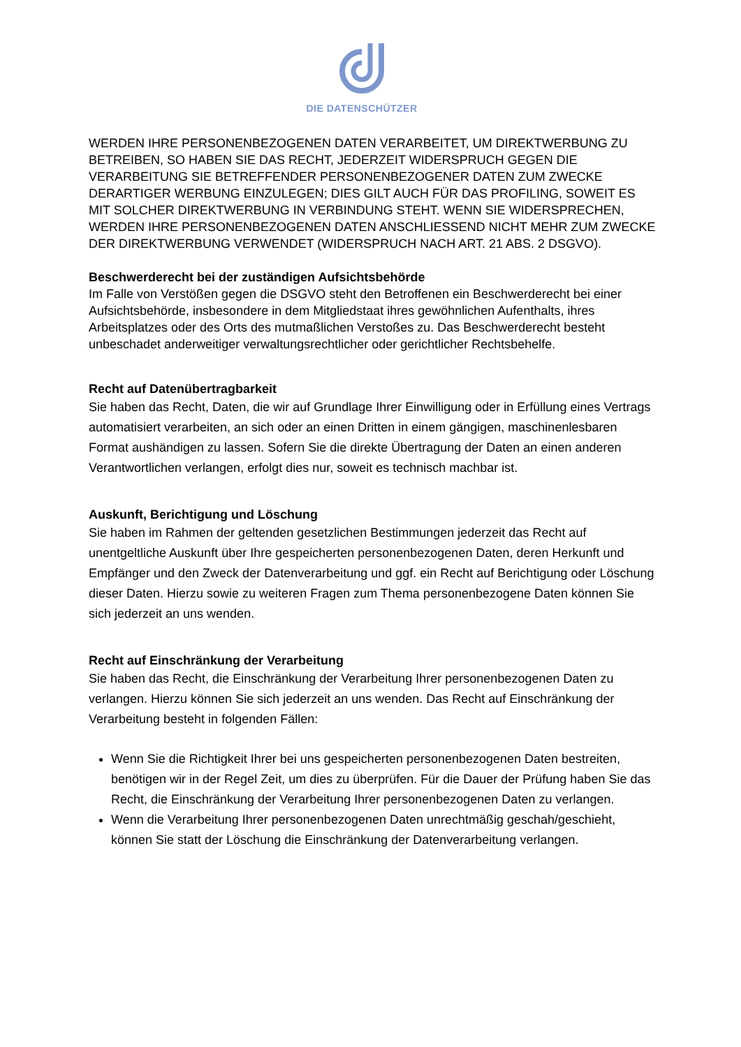DIE DATENSCHÜTZER
WERDEN IHRE PERSONENBEZOGENEN DATEN VERARBEITET, UM DIREKTWERBUNG ZU BETREIBEN, SO HABEN SIE DAS RECHT, JEDERZEIT WIDERSPRUCH GEGEN DIE VERARBEITUNG SIE BETREFFENDER PERSONENBEZOGENER DATEN ZUM ZWECKE DERARTIGER WERBUNG EINZULEGEN; DIES GILT AUCH FÜR DAS PROFILING, SOWEIT ES MIT SOLCHER DIREKTWERBUNG IN VERBINDUNG STEHT. WENN SIE WIDERSPRECHEN, WERDEN IHRE PERSONENBEZOGENEN DATEN ANSCHLIESSEND NICHT MEHR ZUM ZWECKE DER DIREKTWERBUNG VERWENDET (WIDERSPRUCH NACH ART. 21 ABS. 2 DSGVO).
Beschwerderecht bei der zuständigen Aufsichtsbehörde
Im Falle von Verstößen gegen die DSGVO steht den Betroffenen ein Beschwerderecht bei einer Aufsichtsbehörde, insbesondere in dem Mitgliedstaat ihres gewöhnlichen Aufenthalts, ihres Arbeitsplatzes oder des Orts des mutmaßlichen Verstoßes zu. Das Beschwerderecht besteht unbeschadet anderweitiger verwaltungsrechtlicher oder gerichtlicher Rechtsbehelfe.
Recht auf Datenübertragbarkeit
Sie haben das Recht, Daten, die wir auf Grundlage Ihrer Einwilligung oder in Erfüllung eines Vertrags automatisiert verarbeiten, an sich oder an einen Dritten in einem gängigen, maschinenlesbaren Format aushändigen zu lassen. Sofern Sie die direkte Übertragung der Daten an einen anderen Verantwortlichen verlangen, erfolgt dies nur, soweit es technisch machbar ist.
Auskunft, Berichtigung und Löschung
Sie haben im Rahmen der geltenden gesetzlichen Bestimmungen jederzeit das Recht auf unentgeltliche Auskunft über Ihre gespeicherten personenbezogenen Daten, deren Herkunft und Empfänger und den Zweck der Datenverarbeitung und ggf. ein Recht auf Berichtigung oder Löschung dieser Daten. Hierzu sowie zu weiteren Fragen zum Thema personenbezogene Daten können Sie sich jederzeit an uns wenden.
Recht auf Einschränkung der Verarbeitung
Sie haben das Recht, die Einschränkung der Verarbeitung Ihrer personenbezogenen Daten zu verlangen. Hierzu können Sie sich jederzeit an uns wenden. Das Recht auf Einschränkung der Verarbeitung besteht in folgenden Fällen:
Wenn Sie die Richtigkeit Ihrer bei uns gespeicherten personenbezogenen Daten bestreiten, benötigen wir in der Regel Zeit, um dies zu überprüfen. Für die Dauer der Prüfung haben Sie das Recht, die Einschränkung der Verarbeitung Ihrer personenbezogenen Daten zu verlangen.
Wenn die Verarbeitung Ihrer personenbezogenen Daten unrechtmäßig geschah/geschieht, können Sie statt der Löschung die Einschränkung der Datenverarbeitung verlangen.